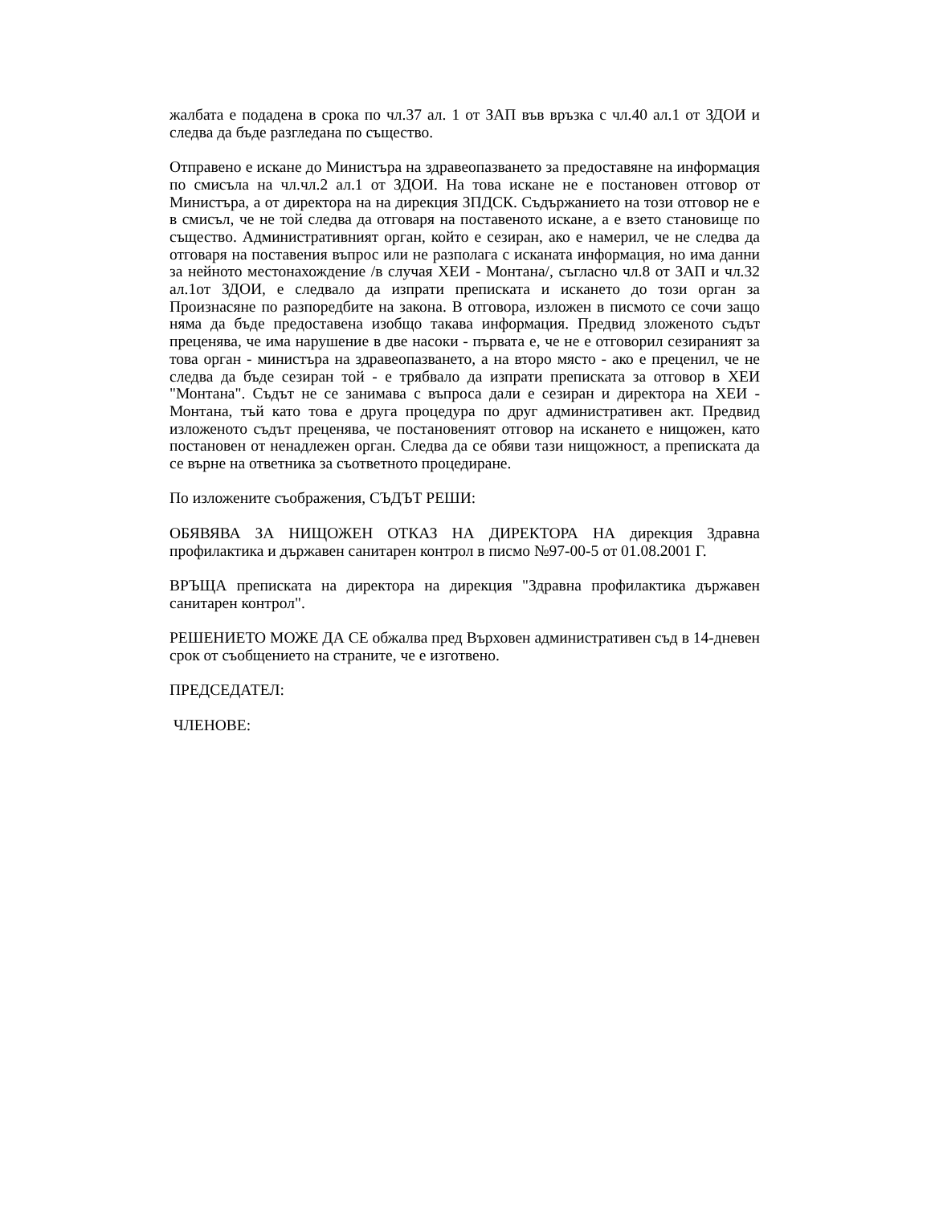жалбата е подадена в срока по чл.37 ал. 1 от ЗАП във връзка с чл.40 ал.1 от ЗДОИ и следва да бъде разгледана по същество.
Отправено е искане до Министъра на здравеопазването за предоставяне на информация по смисъла на чл.чл.2 ал.1 от ЗДОИ. На това искане не е постановен отговор от Министъра, а от директора на на дирекция ЗПДСК. Съдържанието на този отговор не е в смисъл, че не той следва да отговаря на поставеното искане, а е взето становище по същество. Административният орган, който е сезиран, ако е намерил, че не следва да отговаря на поставения въпрос или не разполага с исканата информация, но има данни за нейното местонахождение /в случая ХЕИ - Монтана/, съгласно чл.8 от ЗАП и чл.32 ал.1от ЗДОИ, е следвало да изпрати преписката и искането до този орган за Произнасяне по разпоредбите на закона. В отговора, изложен в писмото се сочи защо няма да бъде предоставена изобщо такава информация. Предвид зложеното съдът преценява, че има нарушение в две насоки - първата е, че не е отговорил сезираният за това орган - министъра на здравеопазването, а на второ място - ако е преценил, че не следва да бъде сезиран той - е трябвало да изпрати преписката за отговор в ХЕИ "Монтана". Съдът не се занимава с въпроса дали е сезиран и директора на ХЕИ - Монтана, тъй като това е друга процедура по друг административен акт. Предвид изложеното съдът преценява, че постановеният отговор на искането е нищожен, като постановен от ненадлежен орган. Следва да се обяви тази нищожност, а преписката да се върне на ответника за съответното процедиране.
По изложените съображения, СЪДЪТ РЕШИ:
ОБЯВЯВА ЗА НИЩОЖЕН ОТКАЗ НА ДИРЕКТОРА НА дирекция Здравна профилактика и държавен санитарен контрол в писмо №97-00-5 от 01.08.2001 Г.
ВРЪЩА преписката на директора на дирекция "Здравна профилактика държавен санитарен контрол".
РЕШЕНИЕТО МОЖЕ ДА СЕ обжалва пред Върховен административен съд в 14-дневен срок от съобщението на страните, че е изготвено.
ПРЕДСЕДАТЕЛ:
ЧЛЕНОВЕ: